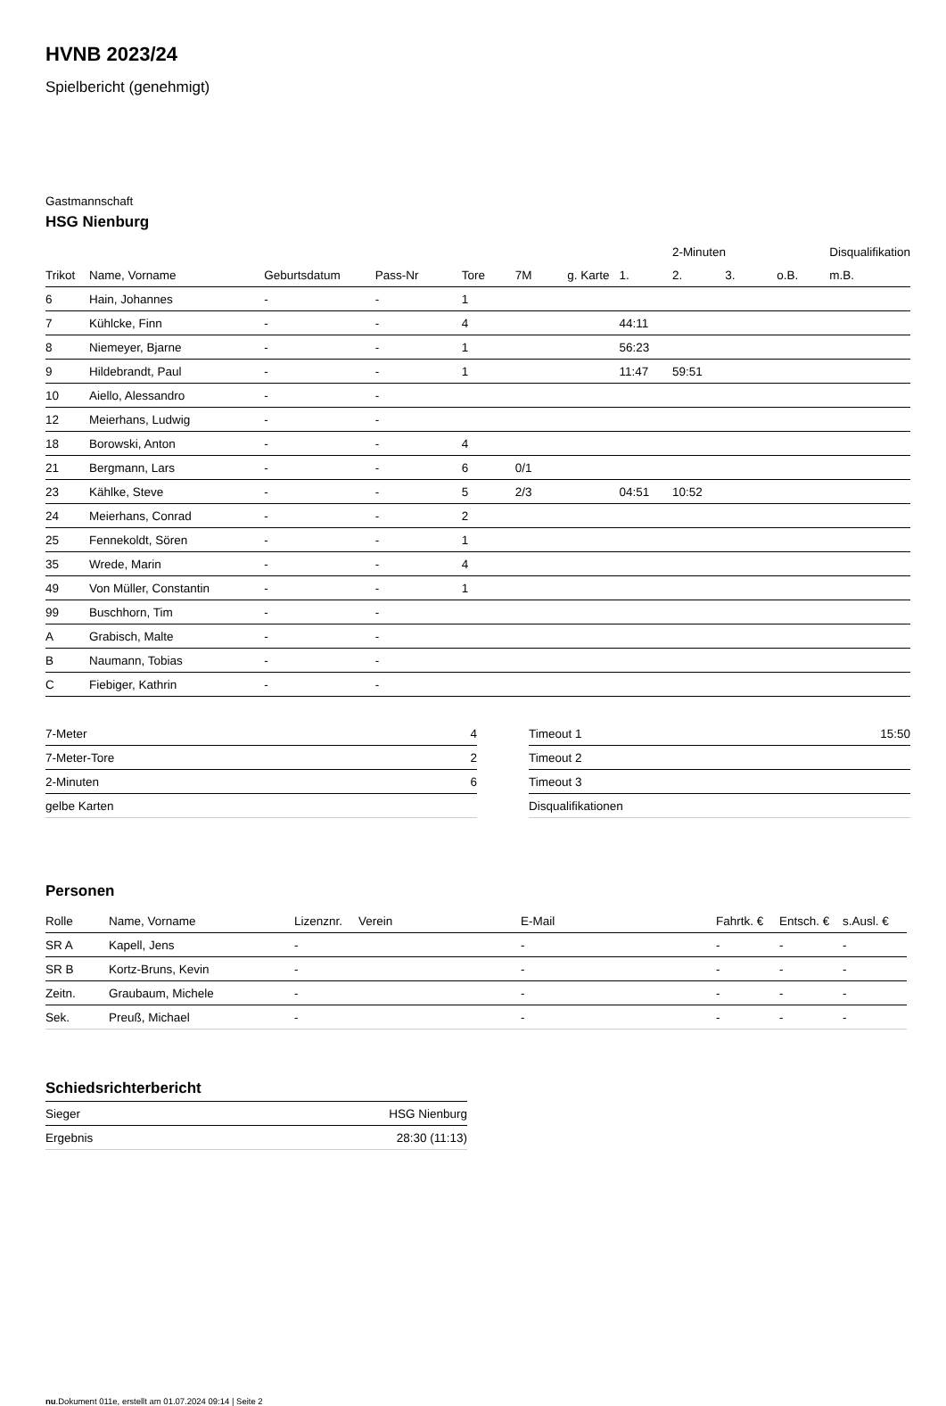HVNB 2023/24
Spielbericht (genehmigt)
Gastmannschaft
HSG Nienburg
| | | | | | | | | 2-Minuten | | | Disqualifikation |
| --- | --- | --- | --- | --- | --- | --- | --- | --- | --- | --- | --- |
| Trikot | Name, Vorname | Geburtsdatum | Pass-Nr | Tore | 7M | g. Karte | 1. | 2. | 3. | o.B. | m.B. |
| 6 | Hain, Johannes | - | - | 1 | | | | | | | |
| 7 | Kühlcke, Finn | - | - | 4 | | | 44:11 | | | | |
| 8 | Niemeyer, Bjarne | - | - | 1 | | | 56:23 | | | | |
| 9 | Hildebrandt, Paul | - | - | 1 | | | 11:47 | 59:51 | | | |
| 10 | Aiello, Alessandro | - | - | | | | | | | | |
| 12 | Meierhans, Ludwig | - | - | | | | | | | | |
| 18 | Borowski, Anton | - | - | 4 | | | | | | | |
| 21 | Bergmann, Lars | - | - | 6 | 0/1 | | | | | | |
| 23 | Kählke, Steve | - | - | 5 | 2/3 | | 04:51 | 10:52 | | | |
| 24 | Meierhans, Conrad | - | - | 2 | | | | | | | |
| 25 | Fennekoldt, Sören | - | - | 1 | | | | | | | |
| 35 | Wrede, Marin | - | - | 4 | | | | | | | |
| 49 | Von Müller, Constantin | - | - | 1 | | | | | | | |
| 99 | Buschhorn, Tim | - | - | | | | | | | | |
| A | Grabisch, Malte | - | - | | | | | | | | |
| B | Naumann, Tobias | - | - | | | | | | | | |
| C | Fiebiger, Kathrin | - | - | | | | | | | | |
| 7-Meter | 4 |
| 7-Meter-Tore | 2 |
| 2-Minuten | 6 |
| gelbe Karten | |
| Timeout 1 | 15:50 |
| Timeout 2 | |
| Timeout 3 | |
| Disqualifikationen | |
Personen
| Rolle | Name, Vorname | Lizenznr. | Verein | E-Mail | Fahrtk. € | Entsch. € | s.Ausl. € |
| --- | --- | --- | --- | --- | --- | --- | --- |
| SR A | Kapell, Jens | - | | - | - | - | - |
| SR B | Kortz-Bruns, Kevin | - | | - | - | - | - |
| Zeitn. | Graubaum, Michele | - | | - | - | - | - |
| Sek. | Preuß, Michael | - | | - | - | - | - |
Schiedsrichterbericht
| Sieger | HSG Nienburg |
| Ergebnis | 28:30 (11:13) |
nu.Dokument 011e, erstellt am 01.07.2024 09:14 | Seite 2